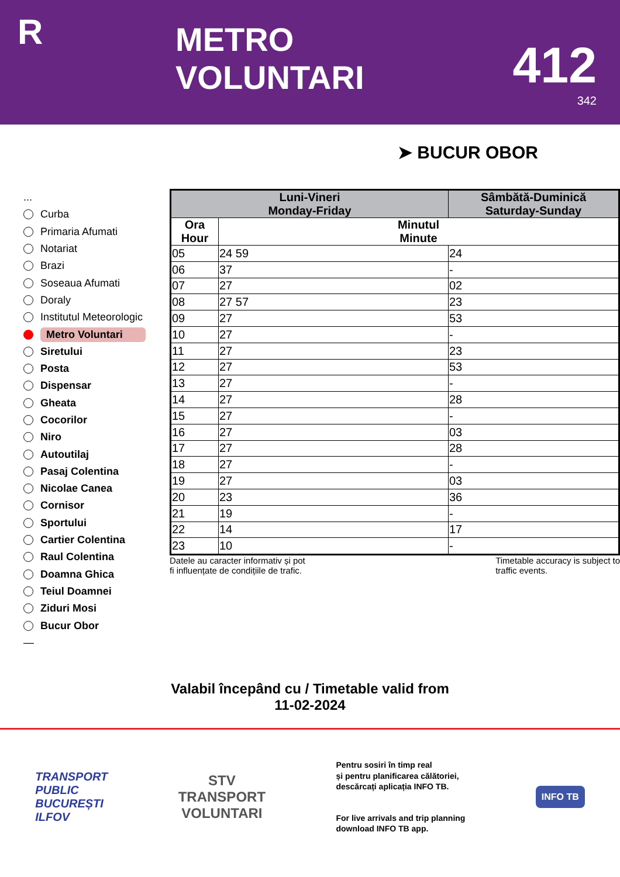R
METRO VOLUNTARI
412
342
➤ BUCUR OBOR
...
Curba
Primaria Afumati
Notariat
Brazi
Soseaua Afumati
Doraly
Institutul Meteorologic
Metro Voluntari
Siretului
Posta
Dispensar
Gheata
Cocorilor
Niro
Autoutilaj
Pasaj Colentina
Nicolae Canea
Cornisor
Sportului
Cartier Colentina
Raul Colentina
Doamna Ghica
Teiul Doamnei
Ziduri Mosi
Bucur Obor
—
| Luni-Vineri Monday-Friday | | Sâmbătă-Duminică Saturday-Sunday |
| --- | --- | --- |
| Ora Hour | Minutul Minute | |
| 05 | 24 59 | 24 |
| 06 | 37 | - |
| 07 | 27 | 02 |
| 08 | 27 57 | 23 |
| 09 | 27 | 53 |
| 10 | 27 | - |
| 11 | 27 | 23 |
| 12 | 27 | 53 |
| 13 | 27 | - |
| 14 | 27 | 28 |
| 15 | 27 | - |
| 16 | 27 | 03 |
| 17 | 27 | 28 |
| 18 | 27 | - |
| 19 | 27 | 03 |
| 20 | 23 | 36 |
| 21 | 19 | - |
| 22 | 14 | 17 |
| 23 | 10 | - |
Datele au caracter informativ și pot
fi influențate de condițiile de trafic.
Timetable accuracy is subject to
traffic events.
Valabil începând cu / Timetable valid from
11-02-2024
TRANSPORT
PUBLIC
BUCUREȘTI
ILFOV
STV
TRANSPORT
VOLUNTARI
Pentru sosiri în timp real
și pentru planificarea călătoriei,
descărcați aplicația INFO TB.
For live arrivals and trip planning
download INFO TB app.
INFO TB